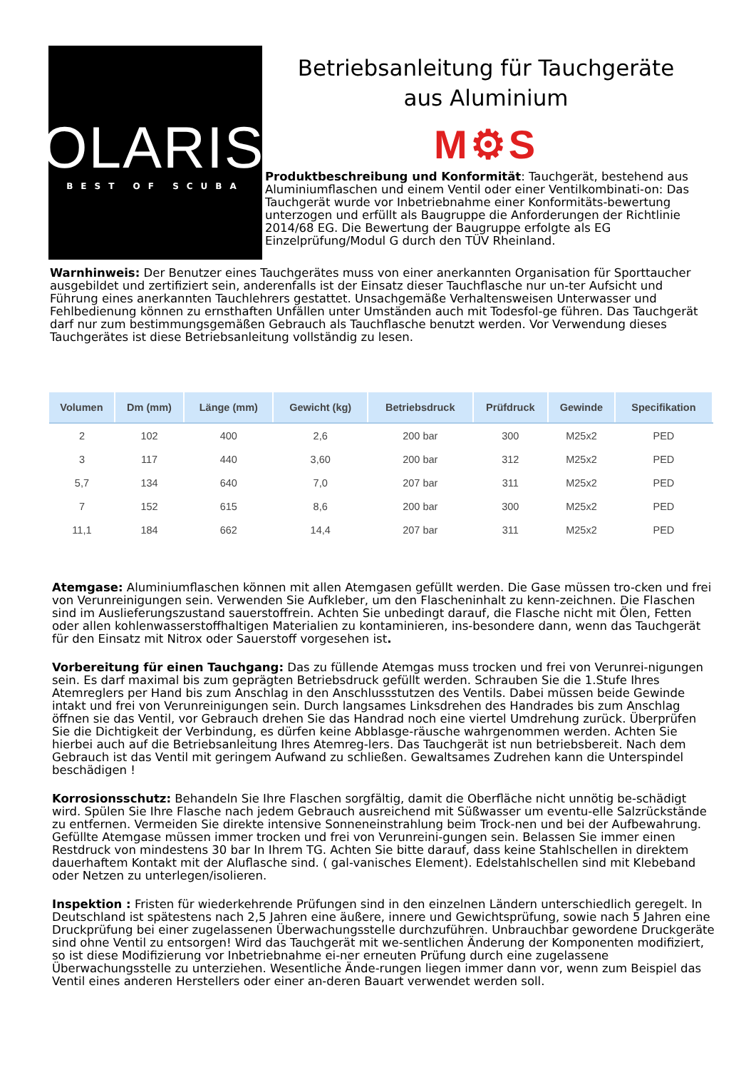POLARIS®
BEST OF SCUBA
Betriebsanleitung für Tauchgeräte
aus Aluminium
M⚙S
Produktbeschreibung und Konformität: Tauchgerät, bestehend aus Aluminiumflaschen und einem Ventil oder einer Ventilkombinati-on: Das Tauchgerät wurde vor Inbetriebnahme einer Konformitäts-bewertung unterzogen und erfüllt als Baugruppe die Anforderungen der Richtlinie 2014/68 EG. Die Bewertung der Baugruppe erfolgte als EG Einzelprüfung/Modul G durch den TÜV Rheinland.
Warnhinweis: Der Benutzer eines Tauchgerätes muss von einer anerkannten Organisation für Sporttaucher ausgebildet und zertifiziert sein, anderenfalls ist der Einsatz dieser Tauchflasche nur un-ter Aufsicht und Führung eines anerkannten Tauchlehrers gestattet. Unsachgemäße Verhaltensweisen Unterwasser und Fehlbedienung können zu ernsthaften Unfällen unter Umständen auch mit Todesfol-ge führen. Das Tauchgerät darf nur zum bestimmungsgemäßen Gebrauch als Tauchflasche benutzt werden. Vor Verwendung dieses Tauchgerätes ist diese Betriebsanleitung vollständig zu lesen.
| Volumen | Dm (mm) | Länge (mm) | Gewicht (kg) | Betriebsdruck | Prüfdruck | Gewinde | Specifikation |
| --- | --- | --- | --- | --- | --- | --- | --- |
| 2 | 102 | 400 | 2,6 | 200 bar | 300 | M25x2 | PED |
| 3 | 117 | 440 | 3,60 | 200 bar | 312 | M25x2 | PED |
| 5,7 | 134 | 640 | 7,0 | 207 bar | 311 | M25x2 | PED |
| 7 | 152 | 615 | 8,6 | 200 bar | 300 | M25x2 | PED |
| 11,1 | 184 | 662 | 14,4 | 207 bar | 311 | M25x2 | PED |
Atemgase: Aluminiumflaschen können mit allen Atemgasen gefüllt werden. Die Gase müssen tro-cken und frei von Verunreinigungen sein. Verwenden Sie Aufkleber, um den Flascheninhalt zu kenn-zeichnen. Die Flaschen sind im Auslieferungszustand sauerstoffrein. Achten Sie unbedingt darauf, die Flasche nicht mit Ölen, Fetten oder allen kohlenwasserstoffhaltigen Materialien zu kontaminieren, ins-besondere dann, wenn das Tauchgerät für den Einsatz mit Nitrox oder Sauerstoff vorgesehen ist.
Vorbereitung für einen Tauchgang: Das zu füllende Atemgas muss trocken und frei von Verunrei-nigungen sein. Es darf maximal bis zum geprägten Betriebsdruck gefüllt werden. Schrauben Sie die 1.Stufe Ihres Atemreglers per Hand bis zum Anschlag in den Anschlussstutzen des Ventils. Dabei müssen beide Gewinde intakt und frei von Verunreinigungen sein. Durch langsames Linksdrehen des Handrades bis zum Anschlag öffnen sie das Ventil, vor Gebrauch drehen Sie das Handrad noch eine viertel Umdrehung zurück. Überprüfen Sie die Dichtigkeit der Verbindung, es dürfen keine Abblasge-räusche wahrgenommen werden. Achten Sie hierbei auch auf die Betriebsanleitung Ihres Atemreg-lers. Das Tauchgerät ist nun betriebsbereit. Nach dem Gebrauch ist das Ventil mit geringem Aufwand zu schließen. Gewaltsames Zudrehen kann die Unterspindel beschädigen !
Korrosionsschutz: Behandeln Sie Ihre Flaschen sorgfältig, damit die Oberfläche nicht unnötig be-schädigt wird. Spülen Sie Ihre Flasche nach jedem Gebrauch ausreichend mit Süßwasser um eventu-elle Salzrückstände zu entfernen. Vermeiden Sie direkte intensive Sonneneinstrahlung beim Trock-nen und bei der Aufbewahrung. Gefüllte Atemgase müssen immer trocken und frei von Verunreini-gungen sein. Belassen Sie immer einen Restdruck von mindestens 30 bar In Ihrem TG. Achten Sie bitte darauf, dass keine Stahlschellen in direktem dauerhaftem Kontakt mit der Aluflasche sind. ( gal-vanisches Element). Edelstahlschellen sind mit Klebeband oder Netzen zu unterlegen/isolieren.
Inspektion : Fristen für wiederkehrende Prüfungen sind in den einzelnen Ländern unterschiedlich geregelt. In Deutschland ist spätestens nach 2,5 Jahren eine äußere, innere und Gewichtsprüfung, sowie nach 5 Jahren eine Druckprüfung bei einer zugelassenen Überwachungsstelle durchzuführen. Unbrauchbar gewordene Druckgeräte sind ohne Ventil zu entsorgen! Wird das Tauchgerät mit we-sentlichen Änderung der Komponenten modifiziert, so ist diese Modifizierung vor Inbetriebnahme ei-ner erneuten Prüfung durch eine zugelassene Überwachungsstelle zu unterziehen. Wesentliche Ände-rungen liegen immer dann vor, wenn zum Beispiel das Ventil eines anderen Herstellers oder einer an-deren Bauart verwendet werden soll.